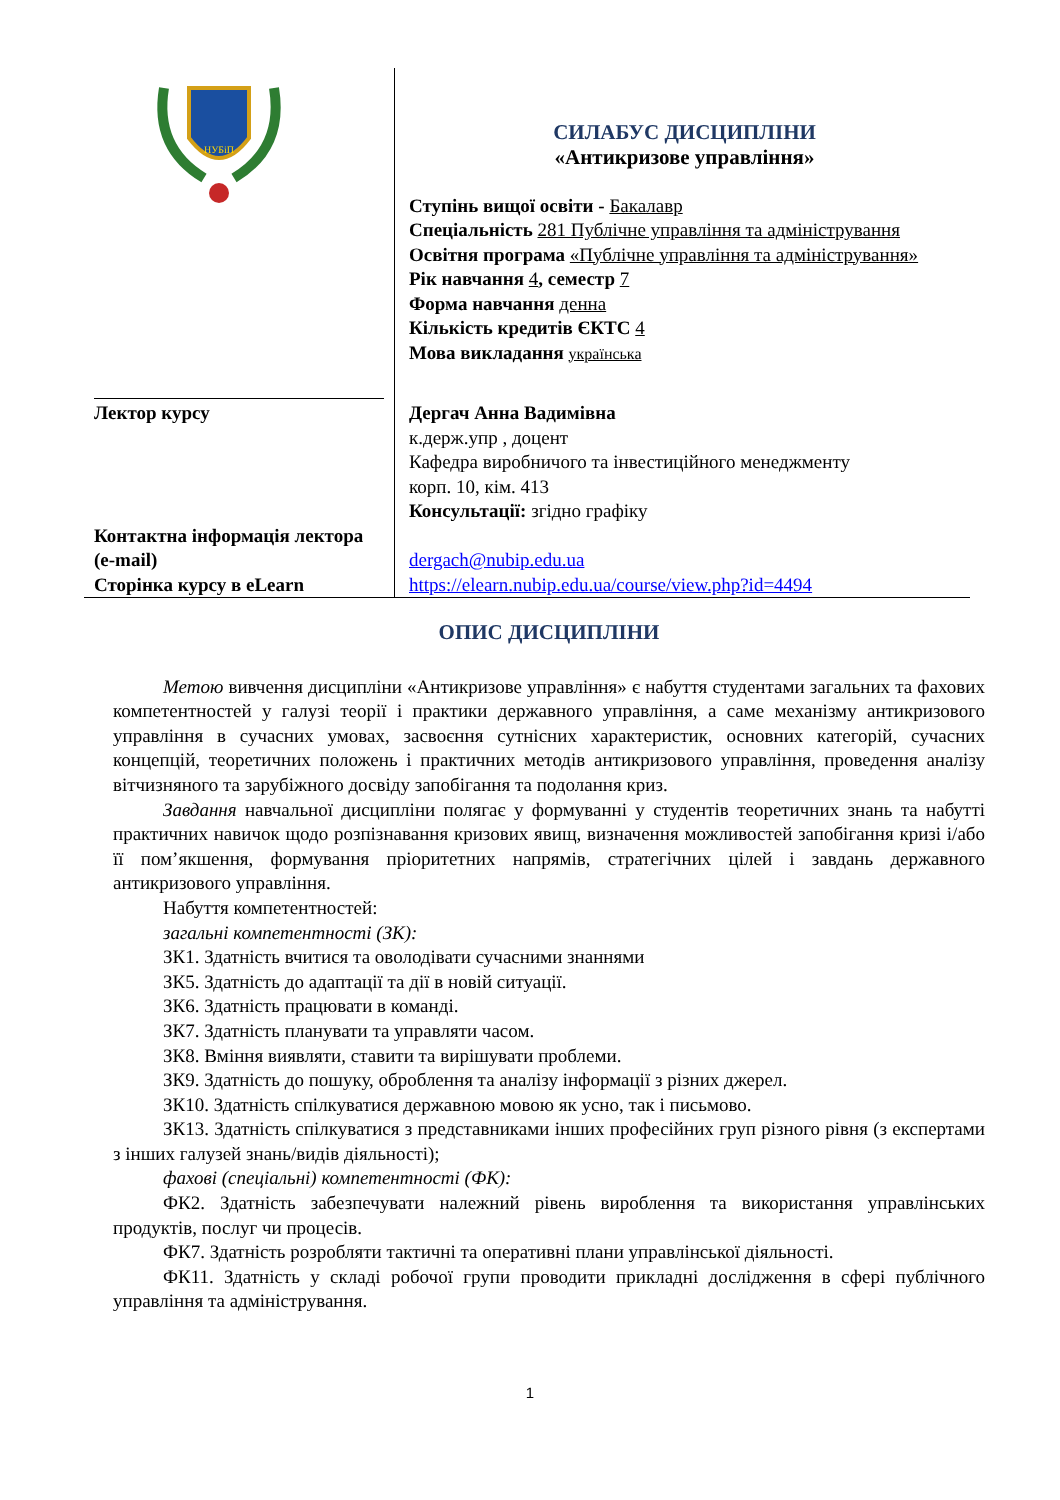| НУБіП | СИЛАБУС ДИСЦИПЛІНИ «Антикризове управління» Ступінь вищої освіти - Бакалавр Спеціальність 281 Публічне управління та адміністрування Освітня програма «Публічне управління та адміністрування» Рік навчання 4 , семестр 7 Форма навчання денна Кількість кредитів ЄКТС 4 Мова викладання українська |
| Лектор курсу | Дергач Анна Вадимівна к.держ.упр , доцент Кафедра виробничого та інвестиційного менеджменту корп. 10, кім. 413 Консультації: згідно графіку |
| Контактна інформація лектора (e-mail) | dergach@nubip.edu.ua |
| Сторінка курсу в eLearn | https://elearn.nubip.edu.ua/course/view.php?id=4494 |
ОПИС ДИСЦИПЛІНИ
Метою вивчення дисципліни «Антикризове управління» є набуття студентами загальних та фахових компетентностей у галузі теорії і практики державного управління, а саме механізму антикризового управління в сучасних умовах, засвоєння сутнісних характеристик, основних категорій, сучасних концепцій, теоретичних положень і практичних методів антикризового управління, проведення аналізу вітчизняного та зарубіжного досвіду запобігання та подолання криз.
Завдання навчальної дисципліни полягає у формуванні у студентів теоретичних знань та набутті практичних навичок щодо розпізнавання кризових явищ, визначення можливостей запобігання кризі і/або її пом’якшення, формування пріоритетних напрямів, стратегічних цілей і завдань державного антикризового управління.
Набуття компетентностей:
загальні компетентності (ЗК):
ЗК1. Здатність вчитися та оволодівати сучасними знаннями
ЗК5. Здатність до адаптації та дії в новій ситуації.
ЗК6. Здатність працювати в команді.
ЗК7. Здатність планувати та управляти часом.
ЗК8. Вміння виявляти, ставити та вирішувати проблеми.
ЗК9. Здатність до пошуку, оброблення та аналізу інформації з різних джерел.
ЗК10. Здатність спілкуватися державною мовою як усно, так і письмово.
ЗК13. Здатність спілкуватися з представниками інших професійних груп різного рівня (з експертами з інших галузей знань/видів діяльності);
фахові (спеціальні) компетентності (ФК):
ФК2. Здатність забезпечувати належний рівень вироблення та використання управлінських продуктів, послуг чи процесів.
ФК7. Здатність розробляти тактичні та оперативні плани управлінської діяльності.
ФК11. Здатність у складі робочої групи проводити прикладні дослідження в сфері публічного управління та адміністрування.
1